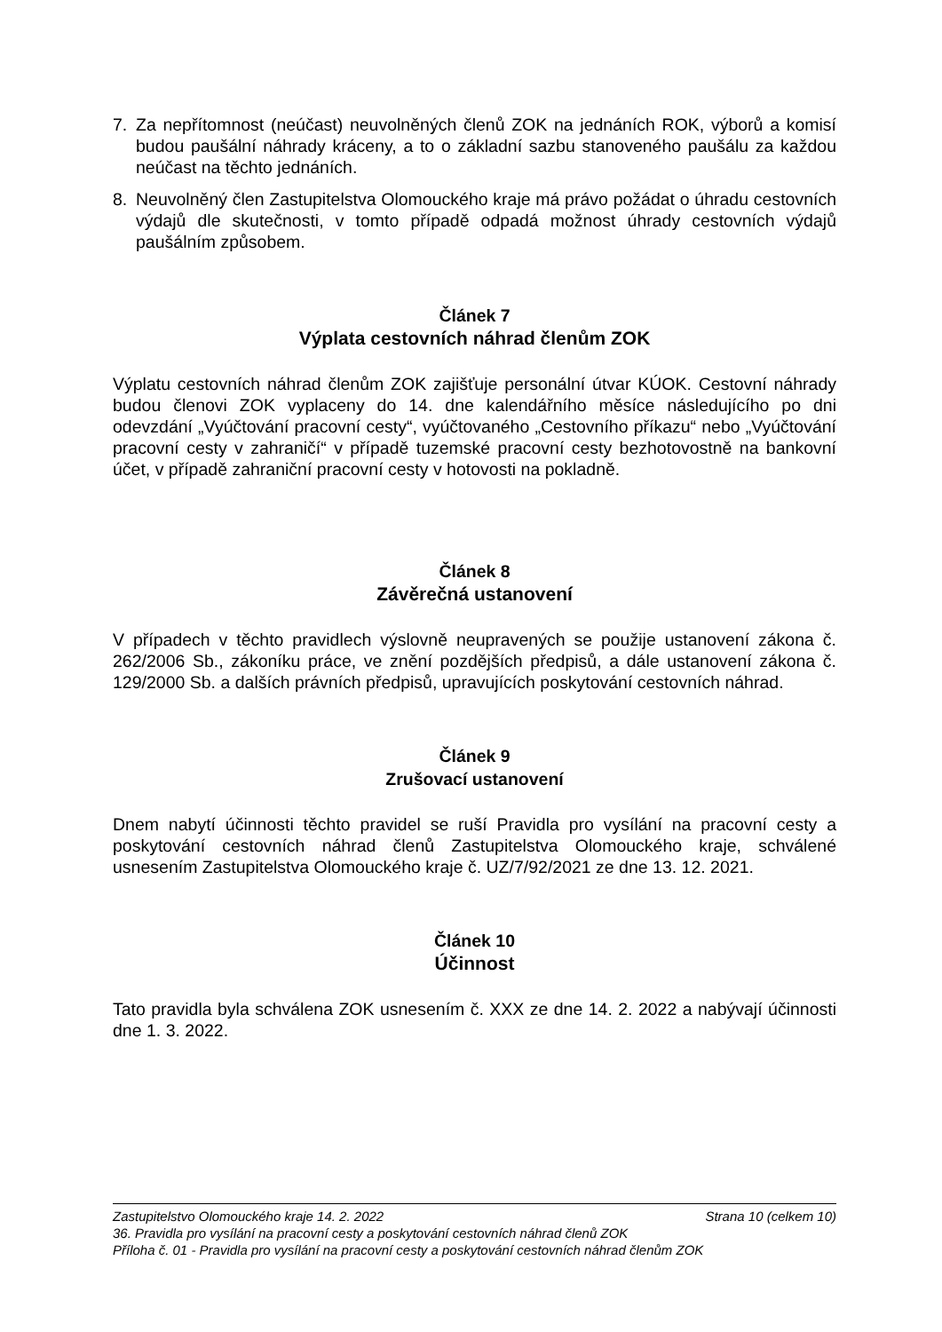7. Za nepřítomnost (neúčast) neuvolněných členů ZOK na jednáních ROK, výborů a komisí budou paušální náhrady kráceny, a to o základní sazbu stanoveného paušálu za každou neúčast na těchto jednáních.
8. Neuvolněný člen Zastupitelstva Olomouckého kraje má právo požádat o úhradu cestovních výdajů dle skutečnosti, v tomto případě odpadá možnost úhrady cestovních výdajů paušálním způsobem.
Článek 7
Výplata cestovních náhrad členům ZOK
Výplatu cestovních náhrad členům ZOK zajišťuje personální útvar KÚOK. Cestovní náhrady budou členovi ZOK vyplaceny do 14. dne kalendářního měsíce následujícího po dni odevzdání „Vyúčtování pracovní cesty“, vyúčtovaného „Cestovního příkazu“ nebo „Vyúčtování pracovní cesty v zahraničí“ v případě tuzemské pracovní cesty bezhotovostně na bankovní účet, v případě zahraniční pracovní cesty v hotovosti na pokladně.
Článek 8
Závěrečná ustanovení
V případech v těchto pravidlech výslovně neupravených se použije ustanovení zákona č. 262/2006 Sb., zákoníku práce, ve znění pozdějších předpisů, a dále ustanovení zákona č. 129/2000 Sb. a dalších právních předpisů, upravujících poskytování cestovních náhrad.
Článek 9
Zrušovací ustanovení
Dnem nabytí účinnosti těchto pravidel se ruší Pravidla pro vysílání na pracovní cesty a poskytování cestovních náhrad členů Zastupitelstva Olomouckého kraje, schválené usnesením Zastupitelstva Olomouckého kraje č. UZ/7/92/2021 ze dne 13. 12. 2021.
Článek 10
Účinnost
Tato pravidla byla schválena ZOK usnesením č. XXX ze dne 14. 2. 2022 a nabývají účinnosti dne 1. 3. 2022.
Zastupitelstvo Olomouckého kraje 14. 2. 2022 Strana 10 (celkem 10)
36. Pravidla pro vysílání na pracovní cesty a poskytování cestovních náhrad členů ZOK
Příloha č. 01 - Pravidla pro vysílání na pracovní cesty a poskytování cestovních náhrad členům ZOK